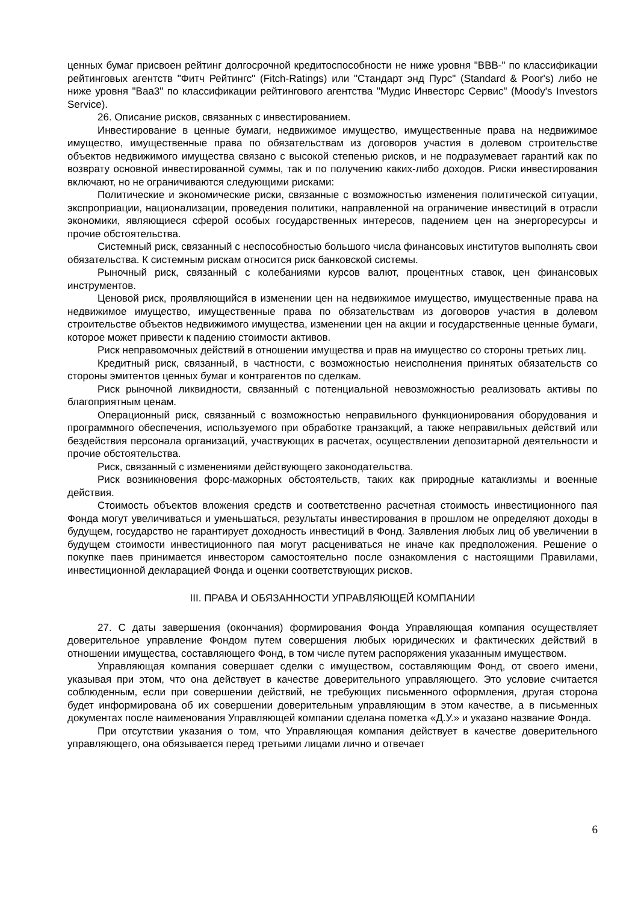ценных бумаг присвоен рейтинг долгосрочной кредитоспособности не ниже уровня "BBB-" по классификации рейтинговых агентств "Фитч Рейтингс" (Fitch-Ratings) или "Стандарт энд Пурс" (Standard & Poor's) либо не ниже уровня "Baa3" по классификации рейтингового агентства "Мудис Инвесторс Сервис" (Moody's Investors Service).
26. Описание рисков, связанных с инвестированием.
Инвестирование в ценные бумаги, недвижимое имущество, имущественные права на недвижимое имущество, имущественные права по обязательствам из договоров участия в долевом строительстве объектов недвижимого имущества связано с высокой степенью рисков, и не подразумевает гарантий как по возврату основной инвестированной суммы, так и по получению каких-либо доходов. Риски инвестирования включают, но не ограничиваются следующими рисками:
Политические и экономические риски, связанные с возможностью изменения политической ситуации, экспроприации, национализации, проведения политики, направленной на ограничение инвестиций в отрасли экономики, являющиеся сферой особых государственных интересов, падением цен на энергоресурсы и прочие обстоятельства.
Системный риск, связанный с неспособностью большого числа финансовых институтов выполнять свои обязательства. К системным рискам относится риск банковской системы.
Рыночный риск, связанный с колебаниями курсов валют, процентных ставок, цен финансовых инструментов.
Ценовой риск, проявляющийся в изменении цен на недвижимое имущество, имущественные права на недвижимое имущество, имущественные права по обязательствам из договоров участия в долевом строительстве объектов недвижимого имущества, изменении цен на акции и государственные ценные бумаги, которое может привести к падению стоимости активов.
Риск неправомочных действий в отношении имущества и прав на имущество со стороны третьих лиц.
Кредитный риск, связанный, в частности, с возможностью неисполнения принятых обязательств со стороны эмитентов ценных бумаг и контрагентов по сделкам.
Риск рыночной ликвидности, связанный с потенциальной невозможностью реализовать активы по благоприятным ценам.
Операционный риск, связанный с возможностью неправильного функционирования оборудования и программного обеспечения, используемого при обработке транзакций, а также неправильных действий или бездействия персонала организаций, участвующих в расчетах, осуществлении депозитарной деятельности и прочие обстоятельства.
Риск, связанный с изменениями действующего законодательства.
Риск возникновения форс-мажорных обстоятельств, таких как природные катаклизмы и военные действия.
Стоимость объектов вложения средств и соответственно расчетная стоимость инвестиционного пая Фонда могут увеличиваться и уменьшаться, результаты инвестирования в прошлом не определяют доходы в будущем, государство не гарантирует доходность инвестиций в Фонд. Заявления любых лиц об увеличении в будущем стоимости инвестиционного пая могут расцениваться не иначе как предположения. Решение о покупке паев принимается инвестором самостоятельно после ознакомления с настоящими Правилами, инвестиционной декларацией Фонда и оценки соответствующих рисков.
III. ПРАВА И ОБЯЗАННОСТИ УПРАВЛЯЮЩЕЙ КОМПАНИИ
27. С даты завершения (окончания) формирования Фонда Управляющая компания осуществляет доверительное управление Фондом путем совершения любых юридических и фактических действий в отношении имущества, составляющего Фонд, в том числе путем распоряжения указанным имуществом.
Управляющая компания совершает сделки с имуществом, составляющим Фонд, от своего имени, указывая при этом, что она действует в качестве доверительного управляющего. Это условие считается соблюденным, если при совершении действий, не требующих письменного оформления, другая сторона будет информирована об их совершении доверительным управляющим в этом качестве, а в письменных документах после наименования Управляющей компании сделана пометка «Д.У.» и указано название Фонда.
При отсутствии указания о том, что Управляющая компания действует в качестве доверительного управляющего, она обязывается перед третьими лицами лично и отвечает
6